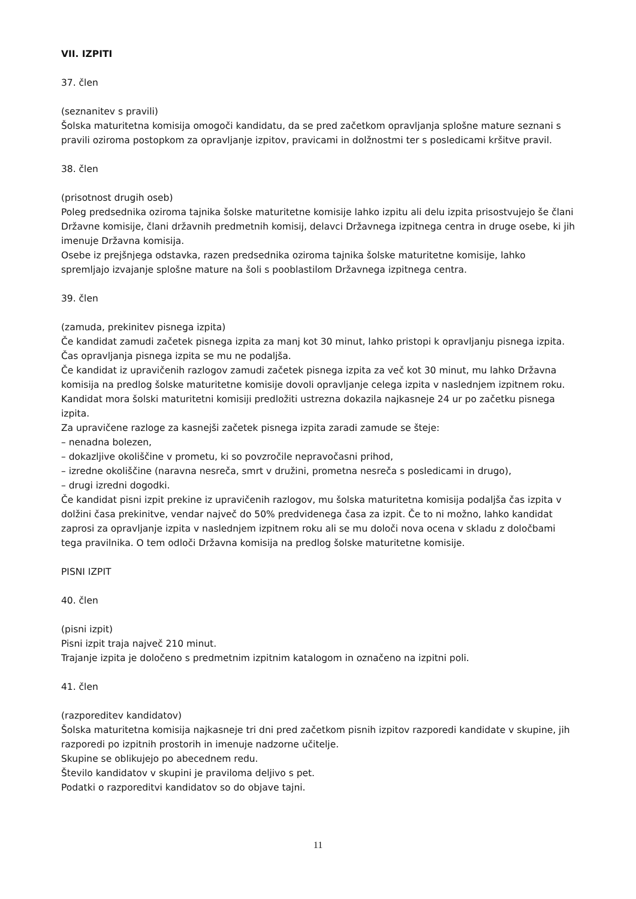VII. IZPITI
37. člen
(seznanitev s pravili)
Šolska maturitetna komisija omogoči kandidatu, da se pred začetkom opravljanja splošne mature seznani s pravili oziroma postopkom za opravljanje izpitov, pravicami in dolžnostmi ter s posledicami kršitve pravil.
38. člen
(prisotnost drugih oseb)
Poleg predsednika oziroma tajnika šolske maturitetne komisije lahko izpitu ali delu izpita prisostvujejo še člani Državne komisije, člani državnih predmetnih komisij, delavci Državnega izpitnega centra in druge osebe, ki jih imenuje Državna komisija.
Osebe iz prejšnjega odstavka, razen predsednika oziroma tajnika šolske maturitetne komisije, lahko spremljajo izvajanje splošne mature na šoli s pooblastilom Državnega izpitnega centra.
39. člen
(zamuda, prekinitev pisnega izpita)
Če kandidat zamudi začetek pisnega izpita za manj kot 30 minut, lahko pristopi k opravljanju pisnega izpita. Čas opravljanja pisnega izpita se mu ne podaljša.
Če kandidat iz upravičenih razlogov zamudi začetek pisnega izpita za več kot 30 minut, mu lahko Državna komisija na predlog šolske maturitetne komisije dovoli opravljanje celega izpita v naslednjem izpitnem roku.
Kandidat mora šolski maturitetni komisiji predložiti ustrezna dokazila najkasneje 24 ur po začetku pisnega izpita.
Za upravičene razloge za kasnejši začetek pisnega izpita zaradi zamude se šteje:
– nenadna bolezen,
– dokazljive okoliščine v prometu, ki so povzročile nepravočasni prihod,
– izredne okoliščine (naravna nesreča, smrt v družini, prometna nesreča s posledicami in drugo),
– drugi izredni dogodki.
Če kandidat pisni izpit prekine iz upravičenih razlogov, mu šolska maturitetna komisija podaljša čas izpita v dolžini časa prekinitve, vendar največ do 50% predvidenega časa za izpit. Če to ni možno, lahko kandidat zaprosi za opravljanje izpita v naslednjem izpitnem roku ali se mu določi nova ocena v skladu z določbami tega pravilnika. O tem odloči Državna komisija na predlog šolske maturitetne komisije.
PISNI IZPIT
40. člen
(pisni izpit)
Pisni izpit traja največ 210 minut.
Trajanje izpita je določeno s predmetnim izpitnim katalogom in označeno na izpitni poli.
41. člen
(razporeditev kandidatov)
Šolska maturitetna komisija najkasneje tri dni pred začetkom pisnih izpitov razporedi kandidate v skupine, jih razporedi po izpitnih prostorih in imenuje nadzorne učitelje.
Skupine se oblikujejo po abecednem redu.
Število kandidatov v skupini je praviloma deljivo s pet.
Podatki o razporeditvi kandidatov so do objave tajni.
11